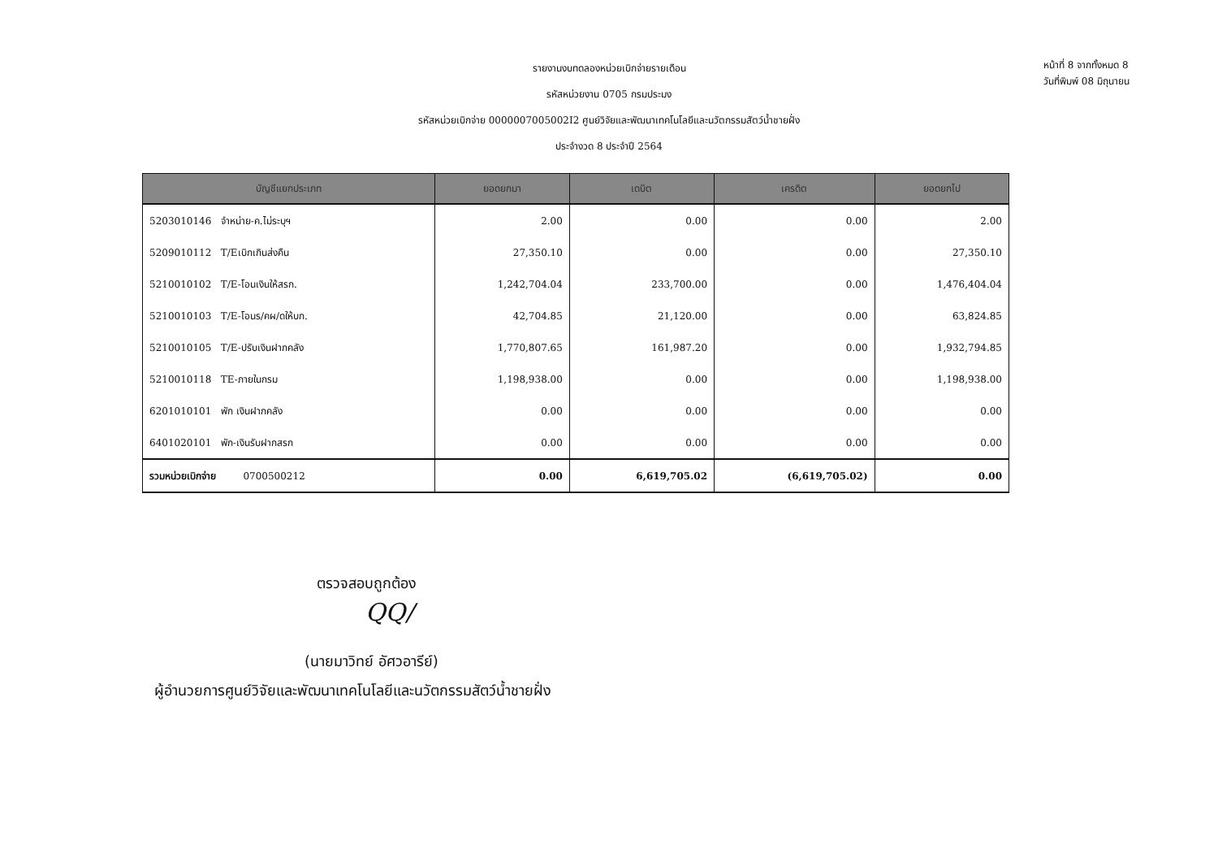รายงานงบทดลองหน่วยเบิกจ่ายรายเดือน
รหัสหน่วยงาน 0705 กรมประมง
รหัสหน่วยเบิกจ่าย 0000007005002I2 ศูนย์วิจัยและพัฒนาเทคโนโลยีและนวัตกรรมสัตว์น้ำชายฝั่ง
ประจำงวด 8 ประจำปี 2564
หน้าที่ 8 จากทั้งหมด 8
วันที่พิมพ์ 08 มิถุนายน
| บัญชีแยกประเภท | ยอดยกมา | เดบิต | เครดิต | ยอดยกไป |
| --- | --- | --- | --- | --- |
| 5203010146 จำหน่าย-ค.ไม่ระบุฯ | 2.00 | 0.00 | 0.00 | 2.00 |
| 5209010112 T/Eเบิกเกินส่งคืน | 27,350.10 | 0.00 | 0.00 | 27,350.10 |
| 5210010102 T/E-โอนเงินให้สรก. | 1,242,704.04 | 233,700.00 | 0.00 | 1,476,404.04 |
| 5210010103 T/E-โอนร/คผ/ดให้บก. | 42,704.85 | 21,120.00 | 0.00 | 63,824.85 |
| 5210010105 T/E-ปรับเงินฝากคลัง | 1,770,807.65 | 161,987.20 | 0.00 | 1,932,794.85 |
| 5210010118 TE-ภายในกรม | 1,198,938.00 | 0.00 | 0.00 | 1,198,938.00 |
| 6201010101 พัก เงินฝากคลัง | 0.00 | 0.00 | 0.00 | 0.00 |
| 6401020101 พัก-เงินรับฝากสรก | 0.00 | 0.00 | 0.00 | 0.00 |
| รวมหน่วยเบิกจ่าย 0700500212 | 0.00 | 6,619,705.02 | (6,619,705.02) | 0.00 |
ตรวจสอบถูกต้อง
QQ/
(นายมาวิทย์ อัศวอารีย์)
ผู้อำนวยการศูนย์วิจัยและพัฒนาเทคโนโลยีและนวัตกรรมสัตว์น้ำชายฝั่ง